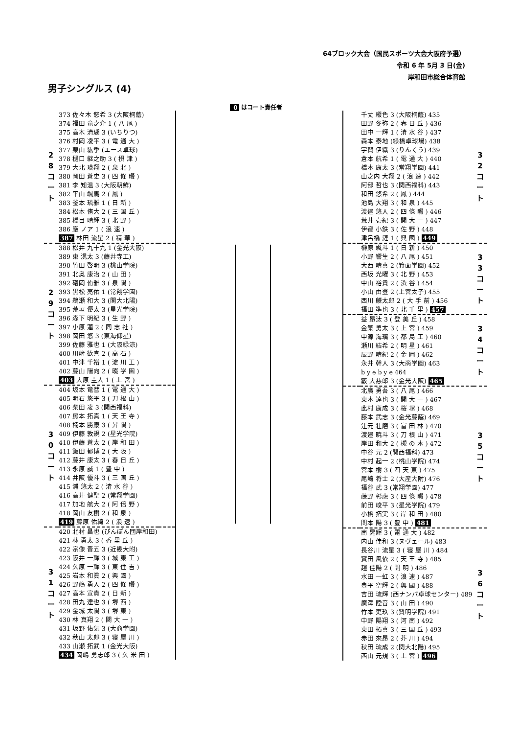64ブロック大会（国民スポーツ大会大阪府予選）
令和 6 年 5月 3 日(金)
岸和田市総合体育館
男子シングルス (4)
0 はコート責任者
| 2 8 コ ー ト | 373 佐々木 悠希 3 (大阪桐蔭) | |
| | 374 福田 竜之介 1 ( 八 尾 ) | |
| | 375 高木 清瑚 3 (いちりつ) | |
| | 376 村岡 凌平 3 ( 電 通 大 ) | |
| | 377 栗山 紘季 (エース卓球) | |
| | 378 樋口 継之助 3 ( 摂 津 ) | |
| | 379 大北 瑛翔 2 ( 泉 北 ) | |
| | 380 岡田 蒼史 3 ( 四 條 畷 ) | |
| | 381 李 知温 3 (大阪朝鮮) | |
| | 382 平山 颯馬 2 ( 鳳 ) | |
| | 383 釜本 琉雅 1 ( 日 新 ) | |
| | 384 松本 侑大 2 ( 三 国 丘 ) | |
| | 385 橋目 晴輝 3 ( 北 野 ) | |
| | 386 厳 ノア 1 ( 浪 速 ) | |
| | 387 林田 流星 2 ( 精 華 ) | |
| 2 9 コ ー ト | 388 松井 九十九 1 (金光大阪) | |
| | 389 東 滉太 3 (藤井寺工) | |
| | 390 竹田 啓明 3 (桃山学院) | |
| | 391 北奥 康治 2 ( 山 田 ) | |
| | 392 礒岡 侑雅 3 ( 泉 陽 ) | |
| | 393 黒松 亮佑 1 (常翔学園) | |
| | 394 鵜瀬 和大 3 (関大北陽) | |
| | 395 荒垣 優太 3 (星光学院) | |
| | 396 森下 明紀 3 ( 生 野 ) | |
| | 397 小原 蓮 2 ( 同 志 社 ) | |
| | 398 岡田 悠 3 (東海仰星) | |
| | 399 佐藤 雅也 1 (大阪緑涼) | |
| | 400 川﨑 歓喜 2 ( 高 石 ) | |
| | 401 中津 千裕 1 ( 淀 川 工 ) | |
| | 402 藤山 陽向 2 ( 畷 学 園 ) | |
| | 403 大原 圭人 1 ( 上 宮 ) | |
| 3 0 コ ー ト | 404 坂本 竜彗 1 ( 電 通 大 ) | |
| | 405 明石 悠平 3 ( 刀 根 山 ) | |
| | 406 柴田 凌 3 (関西福科) | |
| | 407 房本 拓真 1 ( 天 王 寺 ) | |
| | 408 楠本 勝康 3 ( 昇 陽 ) | |
| | 409 伊藤 敦規 2 (星光学院) | |
| | 410 伊藤 蒼太 2 ( 岸 和 田 ) | |
| | 411 飯田 郁博 2 ( 大 阪 ) | |
| | 412 藤井 康太 3 ( 春 日 丘 ) | |
| | 413 永原 誠 1 ( 豊 中 ) | |
| | 414 井阪 優斗 3 ( 三 国 丘 ) | |
| | 415 浦 悠太 2 ( 清 水 谷 ) | |
| | 416 高井 健聖 2 (常翔学園) | |
| | 417 加地 航大 2 ( 阿 倍 野 ) | |
| | 418 岡山 友樹 2 ( 和 泉 ) | |
| | 419 藤原 佑綺 2 ( 浪 速 ) | |
| 3 1 コ ー ト | 420 北村 昌也 (ぴんぽん団岸和田) | |
| | 421 林 勇太 3 ( 香 里 丘 ) | |
| | 422 宗像 晋五 3 (近畿大附) | |
| | 423 阪井 一輝 3 ( 城 東 工 ) | |
| | 424 久原 一輝 3 ( 東 住 吉 ) | |
| | 425 岩本 和眞 2 ( 興 國 ) | |
| | 426 野嶋 勇人 2 ( 四 條 畷 ) | |
| | 427 高本 宣貴 2 ( 日 新 ) | |
| | 428 田丸 達也 3 ( 堺 西 ) | |
| | 429 金城 太陽 3 ( 堺 東 ) | |
| | 430 林 真翔 2 ( 関 大 一 ) | |
| | 431 坂野 佑気 3 (大商学園) | |
| | 432 秋山 太郎 3 ( 寝 屋 川 ) | |
| | 433 山瀬 拓武 1 (金光大阪) | |
| | 434 岡嶋 勇志郎 3 ( 久 米 田 ) | |
| | 千丈 綴色 3 (大阪桐蔭) 435 | 3 2 コ ー ト |
| | 田野 冬弥 2 ( 春 日 丘 ) 436 | |
| | 田中 一輝 1 ( 清 水 谷 ) 437 | |
| | 森本 泰地 (緑橋卓球場) 438 | |
| | 宇賀 伊織 3 (りんくう) 439 | |
| | 倉本 航希 1 ( 電 通 大 ) 440 | |
| | 橋本 康太 3 (常翔学園) 441 | |
| | 山之内 大翔 2 ( 浪 速 ) 442 | |
| | 阿部 哲也 3 (関西福科) 443 | |
| | 和田 悠希 2 ( 鳳 ) 444 | |
| | 池島 大翔 3 ( 和 泉 ) 445 | |
| | 渡邉 悠人 2 ( 四 條 畷 ) 446 | |
| | 荒井 壱紀 3 ( 関 大 一 ) 447 | |
| | 伊都 小鉄 3 ( 佐 野 ) 448 | |
| | 津呂橋 漣 1 ( 興 國 ) 449 | |
| | 榊原 颯斗 1 ( 日 新 ) 450 | 3 3 コ ー ト |
| | 小野 響生 2 ( 八 尾 ) 451 | |
| | 大西 晴真 2 (箕面学園) 452 | |
| | 西坂 光曜 3 ( 北 野 ) 453 | |
| | 中山 裕貴 2 ( 渋 谷 ) 454 | |
| | 小山 由登 2 (上宮太子) 455 | |
| | 西川 麟太郎 2 ( 大 手 前 ) 456 | |
| | 福田 準也 3 ( 北 千 里 ) 457 | |
| | 益 昂汰 3 ( 登 美 丘 ) 458 | 3 4 コ ー ト |
| | 金築 勇太 3 ( 上 宮 ) 459 | |
| | 中源 海璃 3 ( 都 島 工 ) 460 | |
| | 瀬川 結希 2 ( 明 星 ) 461 | |
| | 辰野 晴紀 2 ( 金 岡 ) 462 | |
| | 永井 幹人 3 (大商学園) 463 | |
| | b y e b y e 464 | |
| | 藪 大慈郎 3 (金光大阪) 465 | |
| | 北廣 勇吾 3 ( 八 尾 ) 466 | 3 5 コ ー ト |
| | 東本 達也 3 ( 関 大 一 ) 467 | |
| | 此村 康成 3 ( 桜 塚 ) 468 | |
| | 藤本 武志 3 (金光藤蔭) 469 | |
| | 辻元 壮磨 3 ( 富 田 林 ) 470 | |
| | 渡邉 暁斗 3 ( 刀 根 山 ) 471 | |
| | 岸田 和大 2 ( 槻 の 木 ) 472 | |
| | 中谷 元 2 (関西福科) 473 | |
| | 中村 起一 2 (桃山学院) 474 | |
| | 宮本 樹 3 ( 四 天 東 ) 475 | |
| | 尾崎 将士 2 (大産大附) 476 | |
| | 福谷 武 3 (常翔学園) 477 | |
| | 藤野 彰虎 3 ( 四 條 畷 ) 478 | |
| | 前田 峻平 3 (星光学院) 479 | |
| | 小橋 拓実 3 ( 岸 和 田 ) 480 | |
| | 関本 陽 3 ( 豊 中 ) 481 | |
| | 南 晃輝 3 ( 電 通 大 ) 482 | 3 6 コ ー ト |
| | 内山 佳和 3 (ヌヴェール) 483 | |
| | 長谷川 流星 3 ( 寝 屋 川 ) 484 | |
| | 實田 風依 2 ( 天 王 寺 ) 485 | |
| | 趙 佳陽 2 ( 開 明 ) 486 | |
| | 水田 一虹 3 ( 浪 速 ) 487 | |
| | 豊平 空輝 2 ( 興 國 ) 488 | |
| | 吉田 琉輝 (西ナンバ卓球センター) 489 | |
| | 廣澤 陸音 3 ( 山 田 ) 490 | |
| | 竹本 吏玖 3 (賢明学院) 491 | |
| | 中野 陽翔 3 ( 河 南 ) 492 | |
| | 東田 拓真 3 ( 三 国 丘 ) 493 | |
| | 赤田 來昂 2 ( 芥 川 ) 494 | |
| | 秋田 琉成 2 (関大北陽) 495 | |
| | 西山 元規 3 ( 上 宮 ) 496 | |